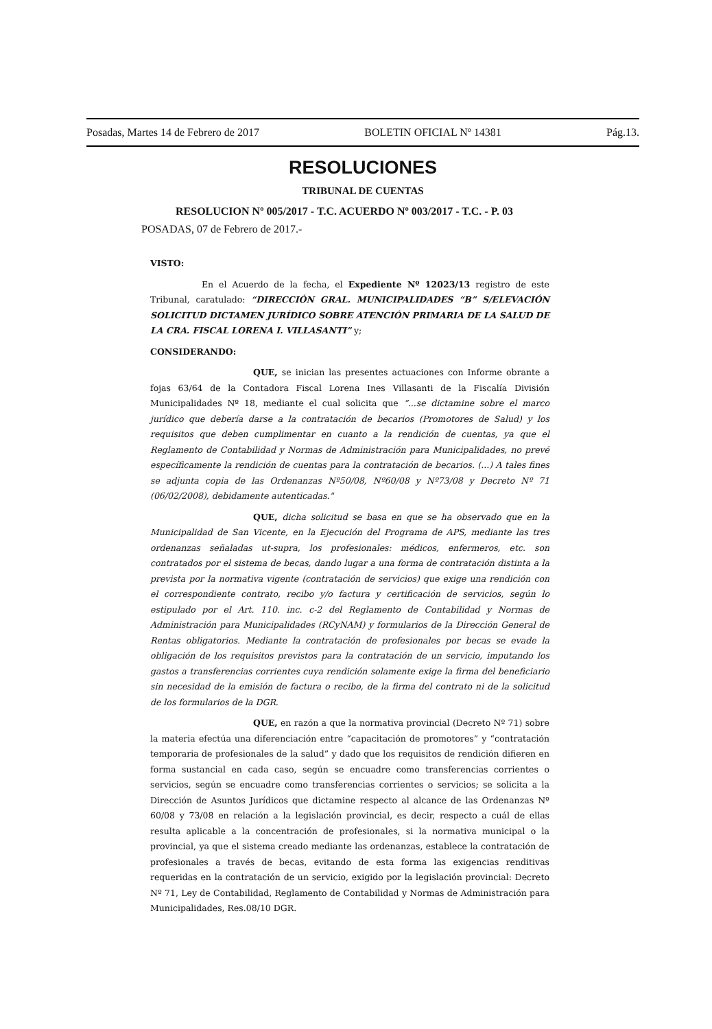Posadas, Martes 14 de Febrero de 2017 BOLETIN OFICIAL Nº 14381 Pág.13.
RESOLUCIONES
TRIBUNAL DE CUENTAS
RESOLUCION Nº 005/2017 - T.C. ACUERDO Nº 003/2017 - T.C. - P. 03
POSADAS, 07 de Febrero de 2017.-
VISTO:
En el Acuerdo de la fecha, el Expediente Nº 12023/13 registro de este Tribunal, caratulado: “DIRECCIÓN GRAL. MUNICIPALIDADES “B” S/ELEVACIÓN SOLICITUD DICTAMEN JURÍDICO SOBRE ATENCIÓN PRIMARIA DE LA SALUD DE LA CRA. FISCAL LORENA I. VILLASANTI” y;
CONSIDERANDO:
QUE, se inician las presentes actuaciones con Informe obrante a fojas 63/64 de la Contadora Fiscal Lorena Ines Villasanti de la Fiscalía División Municipalidades Nº 18, mediante el cual solicita que “...se dictamine sobre el marco jurídico que debería darse a la contratación de becarios (Promotores de Salud) y los requisitos que deben cumplimentar en cuanto a la rendición de cuentas, ya que el Reglamento de Contabilidad y Normas de Administración para Municipalidades, no prevé específicamente la rendición de cuentas para la contratación de becarios. (...) A tales fines se adjunta copia de las Ordenanzas Nº50/08, Nº60/08 y Nº73/08 y Decreto Nº 71 (06/02/2008), debidamente autenticadas."
QUE, dicha solicitud se basa en que se ha observado que en la Municipalidad de San Vicente, en la Ejecución del Programa de APS, mediante las tres ordenanzas señaladas ut-supra, los profesionales: médicos, enfermeros, etc. son contratados por el sistema de becas, dando lugar a una forma de contratación distinta a la prevista por la normativa vigente (contratación de servicios) que exige una rendición con el correspondiente contrato, recibo y/o factura y certificación de servicios, según lo estipulado por el Art. 110. inc. c-2 del Reglamento de Contabilidad y Normas de Administración para Municipalidades (RCyNAM) y formularios de la Dirección General de Rentas obligatorios. Mediante la contratación de profesionales por becas se evade la obligación de los requisitos previstos para la contratación de un servicio, imputando los gastos a transferencias corrientes cuya rendición solamente exige la firma del beneficiario sin necesidad de la emisión de factura o recibo, de la firma del contrato ni de la solicitud de los formularios de la DGR.
QUE, en razón a que la normativa provincial (Decreto Nº 71) sobre la materia efectúa una diferenciación entre “capacitación de promotores” y “contratación temporaria de profesionales de la salud” y dado que los requisitos de rendición difieren en forma sustancial en cada caso, según se encuadre como transferencias corrientes o servicios, según se encuadre como transferencias corrientes o servicios; se solicita a la Dirección de Asuntos Jurídicos que dictamine respecto al alcance de las Ordenanzas Nº 60/08 y 73/08 en relación a la legislación provincial, es decir, respecto a cuál de ellas resulta aplicable a la concentración de profesionales, si la normativa municipal o la provincial, ya que el sistema creado mediante las ordenanzas, establece la contratación de profesionales a través de becas, evitando de esta forma las exigencias renditivas requeridas en la contratación de un servicio, exigido por la legislación provincial: Decreto Nº 71, Ley de Contabilidad, Reglamento de Contabilidad y Normas de Administración para Municipalidades, Res.08/10 DGR.